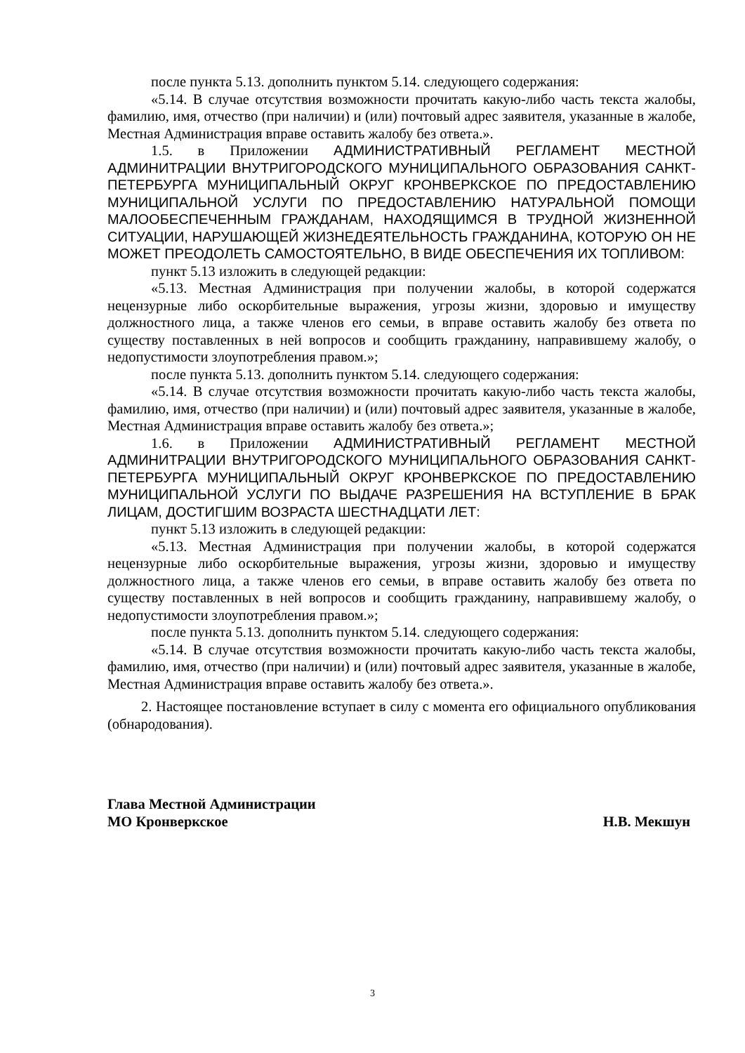после пункта 5.13. дополнить пунктом 5.14. следующего содержания:
«5.14. В случае отсутствия возможности прочитать какую-либо часть текста жалобы, фамилию, имя, отчество (при наличии) и (или) почтовый адрес заявителя, указанные в жалобе, Местная Администрация вправе оставить жалобу без ответа.».
1.5. в Приложении АДМИНИСТРАТИВНЫЙ РЕГЛАМЕНТ МЕСТНОЙ АДМИНИТРАЦИИ ВНУТРИГОРОДСКОГО МУНИЦИПАЛЬНОГО ОБРАЗОВАНИЯ САНКТ-ПЕТЕРБУРГА МУНИЦИПАЛЬНЫЙ ОКРУГ КРОНВЕРКСКОЕ ПО ПРЕДОСТАВЛЕНИЮ МУНИЦИПАЛЬНОЙ УСЛУГИ ПО ПРЕДОСТАВЛЕНИЮ НАТУРАЛЬНОЙ ПОМОЩИ МАЛООБЕСПЕЧЕННЫМ ГРАЖДАНАМ, НАХОДЯЩИМСЯ В ТРУДНОЙ ЖИЗНЕННОЙ СИТУАЦИИ, НАРУШАЮЩЕЙ ЖИЗНЕДЕЯТЕЛЬНОСТЬ ГРАЖДАНИНА, КОТОРУЮ ОН НЕ МОЖЕТ ПРЕОДОЛЕТЬ САМОСТОЯТЕЛЬНО, В ВИДЕ ОБЕСПЕЧЕНИЯ ИХ ТОПЛИВОМ:
пункт 5.13 изложить в следующей редакции:
«5.13. Местная Администрация при получении жалобы, в которой содержатся нецензурные либо оскорбительные выражения, угрозы жизни, здоровью и имуществу должностного лица, а также членов его семьи, в вправе оставить жалобу без ответа по существу поставленных в ней вопросов и сообщить гражданину, направившему жалобу, о недопустимости злоупотребления правом.»;
после пункта 5.13. дополнить пунктом 5.14. следующего содержания:
«5.14. В случае отсутствия возможности прочитать какую-либо часть текста жалобы, фамилию, имя, отчество (при наличии) и (или) почтовый адрес заявителя, указанные в жалобе, Местная Администрация вправе оставить жалобу без ответа.»;
1.6. в Приложении АДМИНИСТРАТИВНЫЙ РЕГЛАМЕНТ МЕСТНОЙ АДМИНИТРАЦИИ ВНУТРИГОРОДСКОГО МУНИЦИПАЛЬНОГО ОБРАЗОВАНИЯ САНКТ-ПЕТЕРБУРГА МУНИЦИПАЛЬНЫЙ ОКРУГ КРОНВЕРКСКОЕ ПО ПРЕДОСТАВЛЕНИЮ МУНИЦИПАЛЬНОЙ УСЛУГИ ПО ВЫДАЧЕ РАЗРЕШЕНИЯ НА ВСТУПЛЕНИЕ В БРАК ЛИЦАМ, ДОСТИГШИМ ВОЗРАСТА ШЕСТНАДЦАТИ ЛЕТ:
пункт 5.13 изложить в следующей редакции:
«5.13. Местная Администрация при получении жалобы, в которой содержатся нецензурные либо оскорбительные выражения, угрозы жизни, здоровью и имуществу должностного лица, а также членов его семьи, в вправе оставить жалобу без ответа по существу поставленных в ней вопросов и сообщить гражданину, направившему жалобу, о недопустимости злоупотребления правом.»;
после пункта 5.13. дополнить пунктом 5.14. следующего содержания:
«5.14. В случае отсутствия возможности прочитать какую-либо часть текста жалобы, фамилию, имя, отчество (при наличии) и (или) почтовый адрес заявителя, указанные в жалобе, Местная Администрация вправе оставить жалобу без ответа.».
2. Настоящее постановление вступает в силу с момента его официального опубликования (обнародования).
Глава Местной Администрации
МО Кронверкское Н.В. Мекшун
3